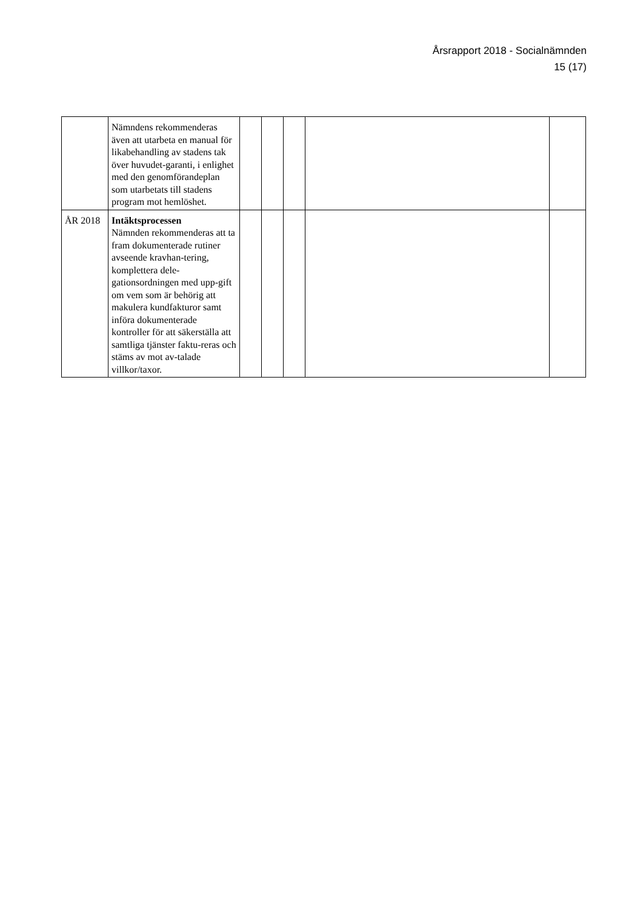Årsrapport 2018 - Socialnämnden
15 (17)
| | Nämndens rekommenderas även att utarbeta en manual för likabehandling av stadens tak över huvudet-garanti, i enlighet med den genomförandeplan som utarbetats till stadens program mot hemlöshet. | | | | | |
| ÅR 2018 | Intäktsprocessen Nämnden rekommenderas att ta fram dokumenterade rutiner avseende kravhan-tering, komplettera dele-gationsordningen med upp-gift om vem som är behörig att makulera kundfakturor samt införa dokumenterade kontroller för att säkerställa att samtliga tjänster faktu-reras och stäms av mot av-talade villkor/taxor. | | | | | |